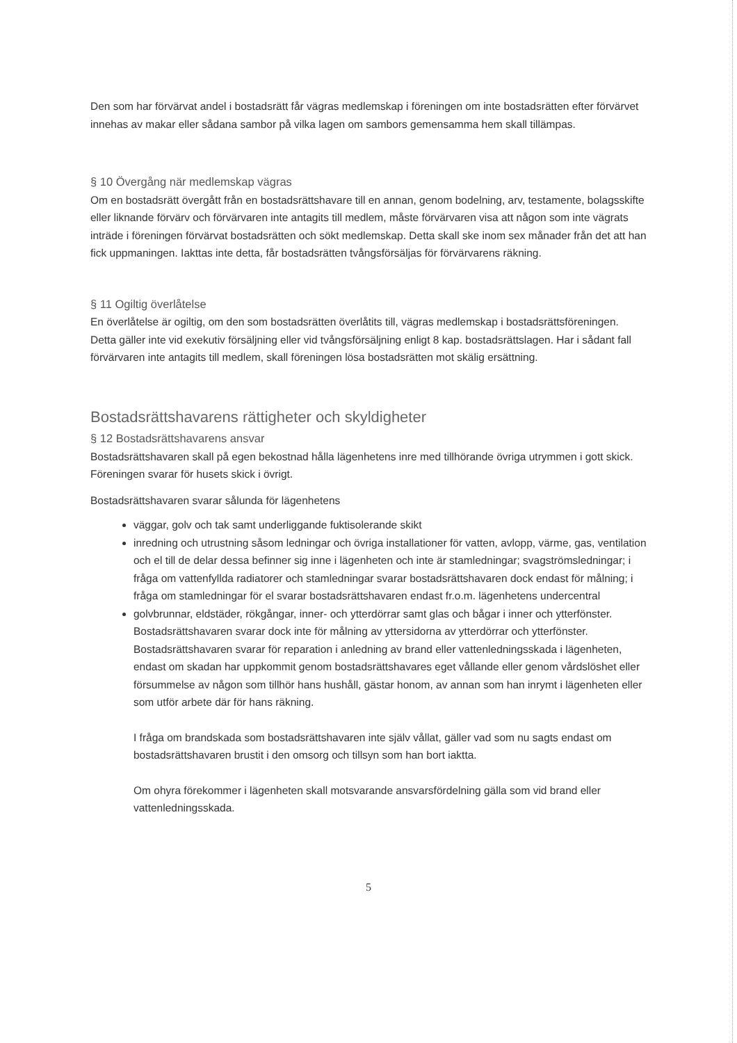Den som har förvärvat andel i bostadsrätt får vägras medlemskap i föreningen om inte bostadsrätten efter förvärvet innehas av makar eller sådana sambor på vilka lagen om sambors gemensamma hem skall tillämpas.
§ 10 Övergång när medlemskap vägras
Om en bostadsrätt övergått från en bostadsrättshavare till en annan, genom bodelning, arv, testamente, bolagsskifte eller liknande förvärv och förvärvaren inte antagits till medlem, måste förvärvaren visa att någon som inte vägrats inträde i föreningen förvärvat bostadsrätten och sökt medlemskap. Detta skall ske inom sex månader från det att han fick uppmaningen. Iakttas inte detta, får bostadsrätten tvångsförsäljas för förvärvarens räkning.
§ 11 Ogiltig överlåtelse
En överlåtelse är ogiltig, om den som bostadsrätten överlåtits till, vägras medlemskap i bostadsrättsföreningen. Detta gäller inte vid exekutiv försäljning eller vid tvångsförsäljning enligt 8 kap. bostadsrättslagen. Har i sådant fall förvärvaren inte antagits till medlem, skall föreningen lösa bostadsrätten mot skälig ersättning.
Bostadsrättshavarens rättigheter och skyldigheter
§ 12 Bostadsrättshavarens ansvar
Bostadsrättshavaren skall på egen bekostnad hålla lägenhetens inre med tillhörande övriga utrymmen i gott skick. Föreningen svarar för husets skick i övrigt.
Bostadsrättshavaren svarar sålunda för lägenhetens
väggar, golv och tak samt underliggande fuktisolerande skikt
inredning och utrustning såsom ledningar och övriga installationer för vatten, avlopp, värme, gas, ventilation och el till de delar dessa befinner sig inne i lägenheten och inte är stamledningar; svagströmsledningar; i fråga om vattenfyllda radiatorer och stamledningar svarar bostadsrättshavaren dock endast för målning; i fråga om stamledningar för el svarar bostadsrättshavaren endast fr.o.m. lägenhetens undercentral
golvbrunnar, eldstäder, rökgångar, inner- och ytterdörrar samt glas och bågar i inner och ytterfönster. Bostadsrättshavaren svarar dock inte för målning av yttersidorna av ytterdörrar och ytterfönster.
Bostadsrättshavaren svarar för reparation i anledning av brand eller vattenledningsskada i lägenheten, endast om skadan har uppkommit genom bostadsrättshavares eget vållande eller genom vårdslöshet eller försummelse av någon som tillhör hans hushåll, gästar honom, av annan som han inrymt i lägenheten eller som utför arbete där för hans räkning.
I fråga om brandskada som bostadsrättshavaren inte själv vållat, gäller vad som nu sagts endast om bostadsrättshavaren brustit i den omsorg och tillsyn som han bort iaktta.
Om ohyra förekommer i lägenheten skall motsvarande ansvarsfördelning gälla som vid brand eller vattenledningsskada.
5